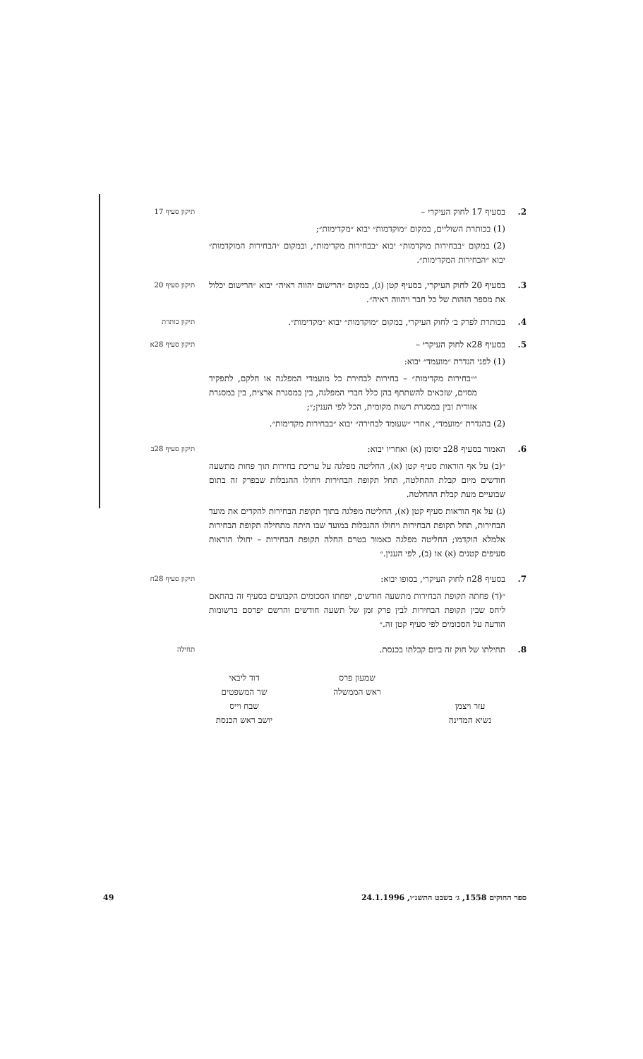2. בסעיף 17 לחוק העיקרי –
(1) בכותרת השוליים, במקום ״מוקדמות״ יבוא ״מקדימות״;
(2) במקום ״בבחירות מוקדמות״ יבוא ״בבחירות מקדימות״, ובמקום ״הבחירות המוקדמות״ יבוא ״הבחירות המקדימות״.
תיקון סעיף 17
3. בסעיף 20 לחוק העיקרי, בסעיף קטן (ג), במקום ״הרישום יהווה ראיה״ יבוא ״הרישום יכלול את מספר הזהות של כל חבר ויהווה ראיה״.
תיקון סעיף 20
4. בכותרת לפרק ב׳ לחוק העיקרי, במקום ״מוקדמות״ יבוא ״מקדימות״.
תיקון כותרת
5. בסעיף 28א לחוק העיקרי –
(1) לפני הגדרת ״מועמד״ יבוא:
״״בחירות מקדימות״ – בחירות לבחירת כל מועמדי המפלגה או חלקם, לתפקיד מסוים, שזכאים להשתתף בהן כלל חברי המפלגה, בין במסגרת ארצית, בין במסגרת אזורית ובין במסגרת רשות מקומית, הכל לפי הענין;״;
(2) בהגדרת ״מועמד״, אחרי ״שעומד לבחירה״ יבוא ״בבחירות מקדימות״.
תיקון סעיף 28א
6. האמור בסעיף 28ב יסומן (א) ואחריו יבוא:
״(ב) על אף הוראות סעיף קטן (א), החליטה מפלגה על עריכת בחירות תוך פחות מתשעה חודשים מיום קבלת ההחלטה, תחל תקופת הבחירות ויחולו ההגבלות שבפרק זה בתום שבועיים מעת קבלת ההחלטה.
(ג) על אף הוראות סעיף קטן (א), החליטה מפלגה בתוך תקופת הבחירות להקדים את מועד הבחירות, תחל תקופת הבחירות ויחולו ההגבלות במועד שבו היתה מתחילה תקופת הבחירות אלמלא הוקדמו; החליטה מפלגה כאמור בטרם החלה תקופת הבחירות – יחולו הוראות סעיפים קטנים (א) או (ב), לפי הענין.״
תיקון סעיף 28ב
7. בסעיף 28ח לחוק העיקרי, בסופו יבוא:
״(ד) פחתה תקופת הבחירות מתשעה חודשים, יפחתו הסכומים הקבועים בסעיף זה בהתאם ליחס שבין תקופת הבחירות לבין פרק זמן של תשעה חודשים והרשם יפרסם ברשומות הודעה על הסכומים לפי סעיף קטן זה.״
תיקון סעיף 28ח
8. תחילתו של חוק זה ביום קבלתו בכנסת.
תחילה
שמעון פרס
ראש הממשלה
דוד ליבאי
שר המשפטים
עזר ויצמן
נשיא המדינה
שבח וייס
יושב ראש הכנסת
ספר החוקים 1558, ג׳ בשבט התשנ״ו, 24.1.1996 49